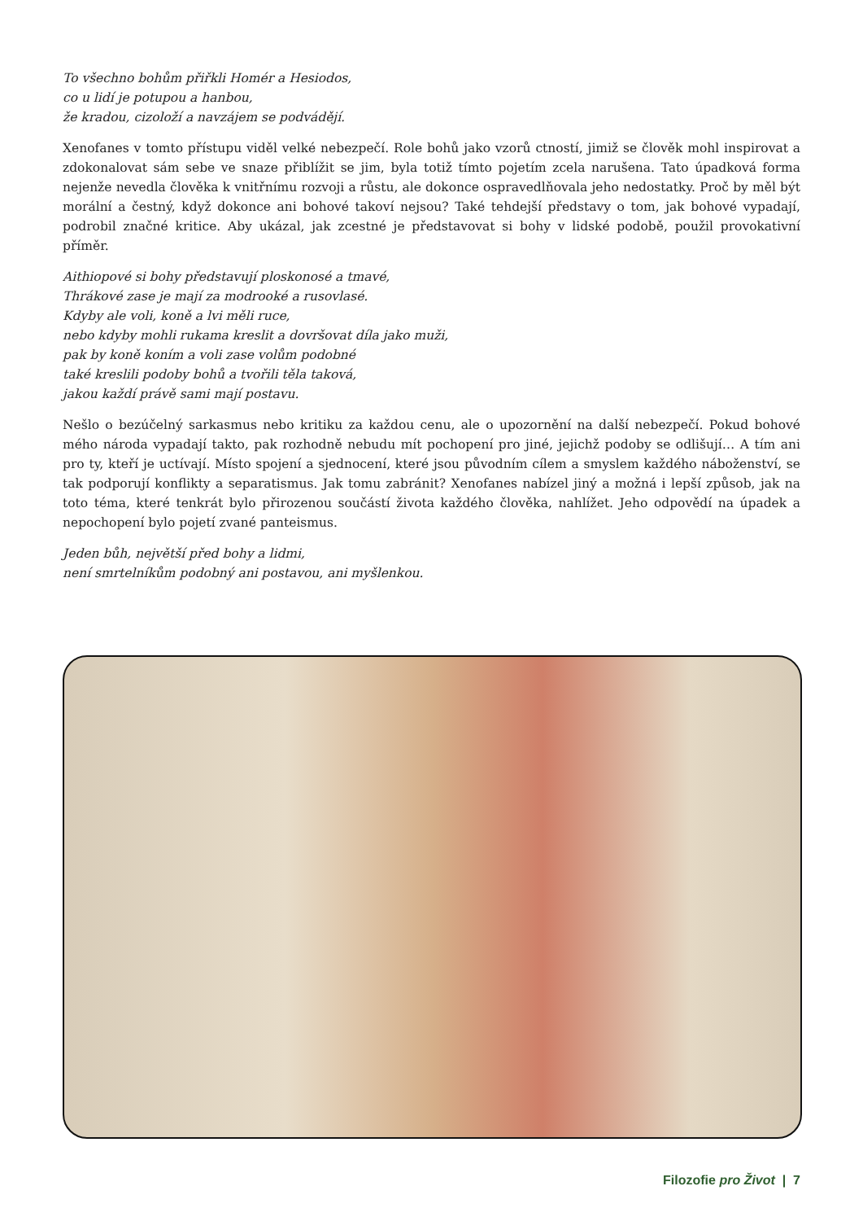To všechno bohům přiřkli Homér a Hesiodos,
co u lidí je potupou a hanbou,
že kradou, cizoloží a navzájem se podvádějí.
Xenofanes v tomto přístupu viděl velké nebezpečí. Role bohů jako vzorů ctností, jimiž se člověk mohl inspirovat a zdokonalovat sám sebe ve snaze přiblížit se jim, byla totiž tímto pojetím zcela narušena. Tato úpadková forma nejenže nevedla člověka k vnitřnímu rozvoji a růstu, ale dokonce ospravedlňovala jeho nedostatky. Proč by měl být morální a čestný, když dokonce ani bohové takoví nejsou? Také tehdejší představy o tom, jak bohové vypadají, podrobil značné kritice. Aby ukázal, jak zcestné je představovat si bohy v lidské podobě, použil provokativní příměr.
Aithiopové si bohy představují ploskonosé a tmavé,
Thrákové zase je mají za modrooké a rusovlasé.
Kdyby ale voli, koně a lvi měli ruce,
nebo kdyby mohli rukama kreslit a dovršovat díla jako muži,
pak by koně koním a voli zase volům podobné
také kreslili podoby bohů a tvořili těla taková,
jakou každí právě sami mají postavu.
Nešlo o bezúčelný sarkasmus nebo kritiku za každou cenu, ale o upozornění na další nebezpečí. Pokud bohové mého národa vypadají takto, pak rozhodně nebudu mít pochopení pro jiné, jejichž podoby se odlišují… A tím ani pro ty, kteří je uctívají. Místo spojení a sjednocení, které jsou původním cílem a smyslem každého náboženství, se tak podporují konflikty a separatismus. Jak tomu zabránit? Xenofanes nabízel jiný a možná i lepší způsob, jak na toto téma, které tenkrát bylo přirozenou součástí života každého člověka, nahlížet. Jeho odpovědí na úpadek a nepochopení bylo pojetí zvané panteismus.
Jeden bůh, největší před bohy a lidmi,
není smrtelníkům podobný ani postavou, ani myšlenkou.
Filozofie pro Život | 7